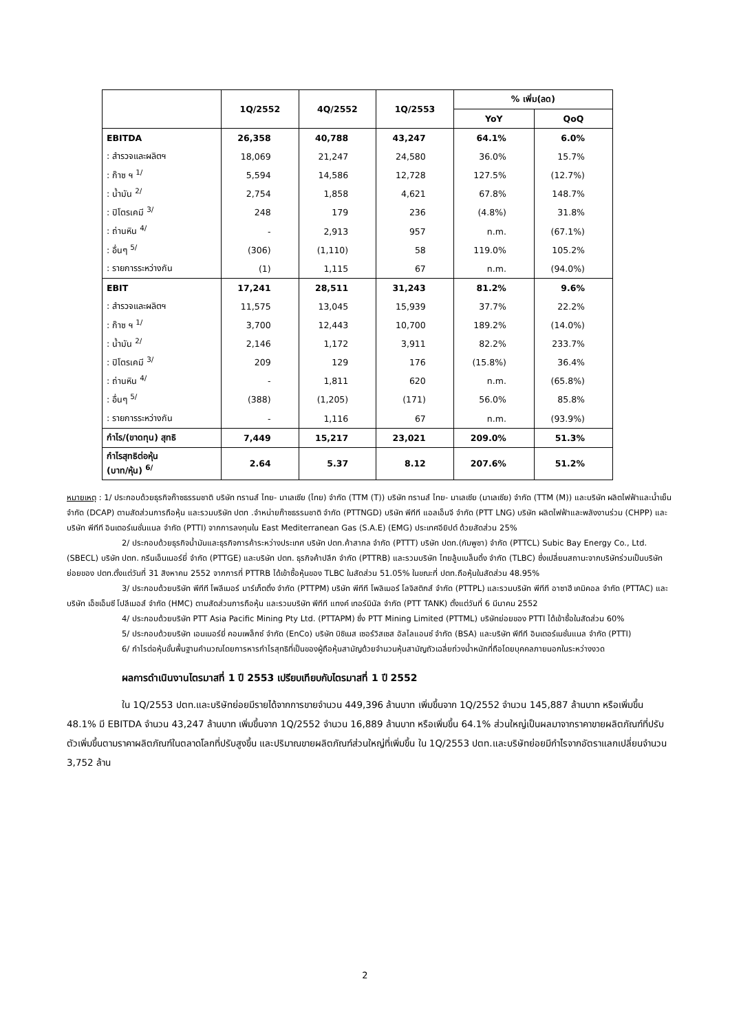| | 1Q/2552 | 4Q/2552 | 1Q/2553 | % เพิ่ม(ลด) | |
| --- | --- | --- | --- | --- | --- |
| | | | | YoY | QoQ |
| EBITDA | 26,358 | 40,788 | 43,247 | 64.1% | 6.0% |
| : สำรวจและผลิตฯ | 18,069 | 21,247 | 24,580 | 36.0% | 15.7% |
| : ก๊าซ ฯ <sup>1/</sup> | 5,594 | 14,586 | 12,728 | 127.5% | (12.7%) |
| : น้ำมัน <sup>2/</sup> | 2,754 | 1,858 | 4,621 | 67.8% | 148.7% |
| : ปิโตรเคมี <sup>3/</sup> | 248 | 179 | 236 | (4.8%) | 31.8% |
| : ถ่านหิน <sup>4/</sup> | - | 2,913 | 957 | n.m. | (67.1%) |
| : อื่นๆ <sup>5/</sup> | (306) | (1,110) | 58 | 119.0% | 105.2% |
| : รายการระหว่างกัน | (1) | 1,115 | 67 | n.m. | (94.0%) |
| EBIT | 17,241 | 28,511 | 31,243 | 81.2% | 9.6% |
| : สำรวจและผลิตฯ | 11,575 | 13,045 | 15,939 | 37.7% | 22.2% |
| : ก๊าซ ฯ <sup>1/</sup> | 3,700 | 12,443 | 10,700 | 189.2% | (14.0%) |
| : น้ำมัน <sup>2/</sup> | 2,146 | 1,172 | 3,911 | 82.2% | 233.7% |
| : ปิโตรเคมี <sup>3/</sup> | 209 | 129 | 176 | (15.8%) | 36.4% |
| : ถ่านหิน <sup>4/</sup> | - | 1,811 | 620 | n.m. | (65.8%) |
| : อื่นๆ <sup>5/</sup> | (388) | (1,205) | (171) | 56.0% | 85.8% |
| : รายการระหว่างกัน | - | 1,116 | 67 | n.m. | (93.9%) |
| กำไร/(ขาดทุน) สุทธิ | 7,449 | 15,217 | 23,021 | 209.0% | 51.3% |
| กำไรสุทธิต่อหุ้น (บาท/หุ้น) <sup>6/</sup> | 2.64 | 5.37 | 8.12 | 207.6% | 51.2% |
หมายเหตุ : 1/ ประกอบด้วยธุรกิจก๊าซธรรมชาติ บริษัท ทรานส์ ไทย- มาเลเซีย (ไทย) จำกัด (TTM (T)) บริษัท ทรานส์ ไทย- มาเลเซีย (มาเลเซีย) จำกัด (TTM (M)) และบริษัท ผลิตไฟฟ้าและน้ำเย็น จำกัด (DCAP) ตามสัดส่วนการถือหุ้น และรวมบริษัท ปตท .จำหน่ายก๊าซธรรมชาติ จำกัด (PTTNGD) บริษัท พีทีที แอลเอ็นจี จำกัด (PTT LNG) บริษัท ผลิตไฟฟ้าและพลังงานร่วม (CHPP) และบริษัท พีทีที อินเตอร์เนชั่นแนล จำกัด (PTTI) จากการลงทุนใน East Mediterranean Gas (S.A.E) (EMG) ประเทศอียิปต์ ด้วยสัดส่วน 25%
2/ ประกอบด้วยธุรกิจน้ำมันและธุรกิจการค้าระหว่างประเทศ บริษัท ปตท.ค้าสากล จำกัด (PTTT) บริษัท ปตท.(กัมพูชา) จำกัด (PTTCL) Subic Bay Energy Co., Ltd. (SBECL) บริษัท ปตท. กรีนเอ็นเนอร์ยี่ จำกัด (PTTGE) และบริษัท ปตท. ธุรกิจค้าปลีก จำกัด (PTTRB) และรวมบริษัท ไทยลู้บเบล็นดิ้ง จำกัด (TLBC) ซึ่งเปลี่ยนสถานะจากบริษัทร่วมเป็นบริษัทย่อยของ ปตท.ตั้งแต่วันที่ 31 สิงหาคม 2552 จากการที่ PTTRB ได้เข้าซื้อหุ้นของ TLBC ในสัดส่วน 51.05% ในขณะที่ ปตท.ถือหุ้นในสัดส่วน 48.95%
3/ ประกอบด้วยบริษัท พีทีที โพลีเมอร์ มาร์เก็ตติ้ง จำกัด (PTTPM) บริษัท พีทีที โพลิเมอร์ โลจิสติกส์ จำกัด (PTTPL) และรวมบริษัท พีทีที อาซาฮี เคมิคอล จำกัด (PTTAC) และบริษัท เอ็ชเอ็มซี โปลีเมอส์ จำกัด (HMC) ตามสัดส่วนการถือหุ้น และรวมบริษัท พีทีที แทงค์ เทอร์มินัล จำกัด (PTT TANK) ตั้งแต่วันที่ 6 มีนาคม 2552
4/ ประกอบด้วยบริษัท PTT Asia Pacific Mining Pty Ltd. (PTTAPM) ซึ่ง PTT Mining Limited (PTTML) บริษัทย่อยของ PTTI ได้เข้าซื้อในสัดส่วน 60%
5/ ประกอบด้วยบริษัท เอนเนอร์ยี่ คอมเพล็กซ์ จำกัด (EnCo) บริษัท บิซิเนส เซอร์วิสเซส อัลไลแอนซ์ จำกัด (BSA) และบริษัท พีทีที อินเตอร์เนชั่นแนล จำกัด (PTTI)
6/ กำไรต่อหุ้นขั้นพื้นฐานคำนวณโดยการหารกำไรสุทธิที่เป็นของผู้ถือหุ้นสามัญด้วยจำนวนหุ้นสามัญถัวเฉลี่ยถ่วงน้ำหนักที่ถือโดยบุคคลภายนอกในระหว่างงวด
ผลการดำเนินงานไตรมาสที่ 1 ปี 2553 เปรียบเทียบกับไตรมาสที่ 1 ปี 2552
ใน 1Q/2553 ปตท.และบริษัทย่อยมีรายได้จากการขายจำนวน 449,396 ล้านบาท เพิ่มขึ้นจาก 1Q/2552 จำนวน 145,887 ล้านบาท หรือเพิ่มขึ้น 48.1% มี EBITDA จำนวน 43,247 ล้านบาท เพิ่มขึ้นจาก 1Q/2552 จำนวน 16,889 ล้านบาท หรือเพิ่มขึ้น 64.1% ส่วนใหญ่เป็นผลมาจากราคาขายผลิตภัณฑ์ที่ปรับตัวเพิ่มขึ้นตามราคาผลิตภัณฑ์ในตลาดโลกที่ปรับสูงขึ้น และปริมาณขายผลิตภัณฑ์ส่วนใหญ่ที่เพิ่มขึ้น ใน 1Q/2553 ปตท.และบริษัทย่อยมีกำไรจากอัตราแลกเปลี่ยนจำนวน 3,752 ล้าน
2